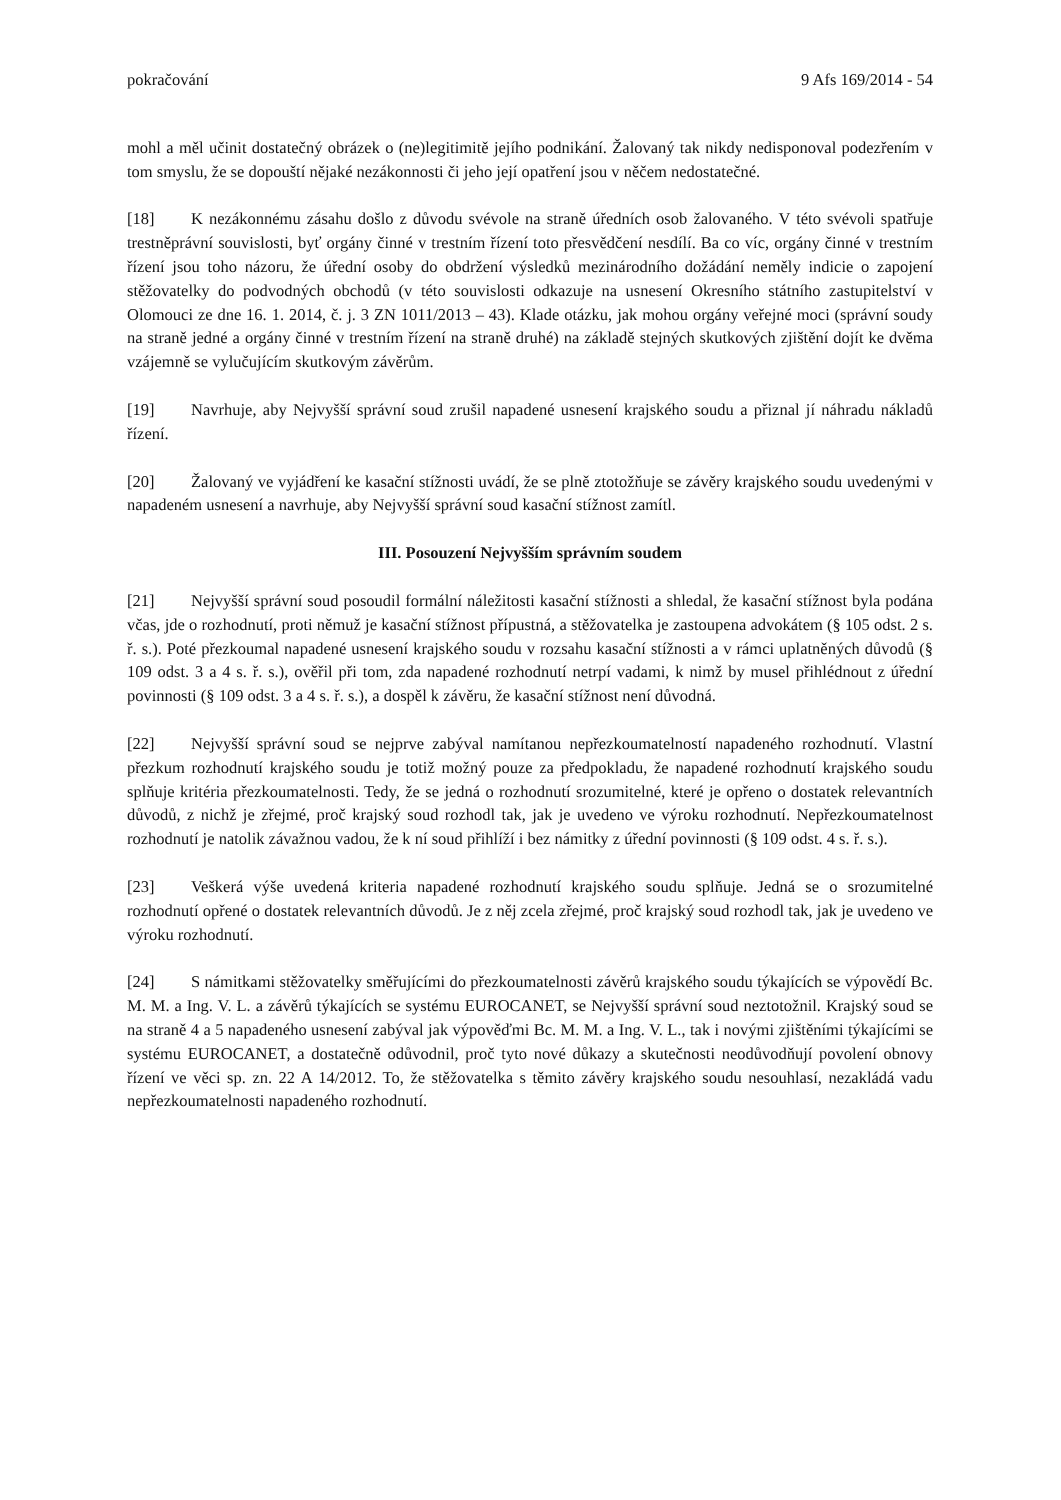pokračování 9 Afs 169/2014 - 54
mohl a měl učinit dostatečný obrázek o (ne)legitimitě jejího podnikání. Žalovaný tak nikdy nedisponoval podezřením v tom smyslu, že se dopouští nějaké nezákonnosti či jeho její opatření jsou v něčem nedostatečné.
[18] K nezákonnému zásahu došlo z důvodu svévole na straně úředních osob žalovaného. V této svévoli spatřuje trestněprávní souvislosti, byť orgány činné v trestním řízení toto přesvědčení nesdílí. Ba co víc, orgány činné v trestním řízení jsou toho názoru, že úřední osoby do obdržení výsledků mezinárodního dožádání neměly indicie o zapojení stěžovatelky do podvodných obchodů (v této souvislosti odkazuje na usnesení Okresního státního zastupitelství v Olomouci ze dne 16. 1. 2014, č. j. 3 ZN 1011/2013 – 43). Klade otázku, jak mohou orgány veřejné moci (správní soudy na straně jedné a orgány činné v trestním řízení na straně druhé) na základě stejných skutkových zjištění dojít ke dvěma vzájemně se vylučujícím skutkovým závěrům.
[19] Navrhuje, aby Nejvyšší správní soud zrušil napadené usnesení krajského soudu a přiznal jí náhradu nákladů řízení.
[20] Žalovaný ve vyjádření ke kasační stížnosti uvádí, že se plně ztotožňuje se závěry krajského soudu uvedenými v napadeném usnesení a navrhuje, aby Nejvyšší správní soud kasační stížnost zamítl.
III. Posouzení Nejvyšším správním soudem
[21] Nejvyšší správní soud posoudil formální náležitosti kasační stížnosti a shledal, že kasační stížnost byla podána včas, jde o rozhodnutí, proti němuž je kasační stížnost přípustná, a stěžovatelka je zastoupena advokátem (§ 105 odst. 2 s. ř. s.). Poté přezkoumal napadené usnesení krajského soudu v rozsahu kasační stížnosti a v rámci uplatněných důvodů (§ 109 odst. 3 a 4 s. ř. s.), ověřil při tom, zda napadené rozhodnutí netrpí vadami, k nimž by musel přihlédnout z úřední povinnosti (§ 109 odst. 3 a 4 s. ř. s.), a dospěl k závěru, že kasační stížnost není důvodná.
[22] Nejvyšší správní soud se nejprve zabýval namítanou nepřezkoumatelností napadeného rozhodnutí. Vlastní přezkum rozhodnutí krajského soudu je totiž možný pouze za předpokladu, že napadené rozhodnutí krajského soudu splňuje kritéria přezkoumatelnosti. Tedy, že se jedná o rozhodnutí srozumitelné, které je opřeno o dostatek relevantních důvodů, z nichž je zřejmé, proč krajský soud rozhodl tak, jak je uvedeno ve výroku rozhodnutí. Nepřezkoumatelnost rozhodnutí je natolik závažnou vadou, že k ní soud přihlíží i bez námitky z úřední povinnosti (§ 109 odst. 4 s. ř. s.).
[23] Veškerá výše uvedená kriteria napadené rozhodnutí krajského soudu splňuje. Jedná se o srozumitelné rozhodnutí opřené o dostatek relevantních důvodů. Je z něj zcela zřejmé, proč krajský soud rozhodl tak, jak je uvedeno ve výroku rozhodnutí.
[24] S námitkami stěžovatelky směřujícími do přezkoumatelnosti závěrů krajského soudu týkajících se výpovědí Bc. M. M. a Ing. V. L. a závěrů týkajících se systému EUROCANET, se Nejvyšší správní soud neztotožnil. Krajský soud se na straně 4 a 5 napadeného usnesení zabýval jak výpověďmi Bc. M. M. a Ing. V. L., tak i novými zjištěními týkajícími se systému EUROCANET, a dostatečně odůvodnil, proč tyto nové důkazy a skutečnosti neodůvodňují povolení obnovy řízení ve věci sp. zn. 22 A 14/2012. To, že stěžovatelka s těmito závěry krajského soudu nesouhlasí, nezakládá vadu nepřezkoumatelnosti napadeného rozhodnutí.